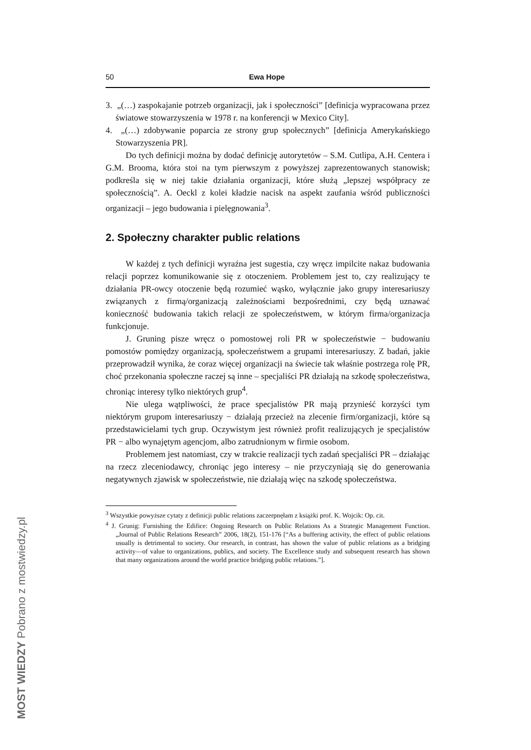50 Ewa Hope
3. „(…) zaspokajanie potrzeb organizacji, jak i społeczności” [definicja wypracowana przez światowe stowarzyszenia w 1978 r. na konferencji w Mexico City].
4. „(…) zdobywanie poparcia ze strony grup społecznych” [definicja Amerykańskiego Stowarzyszenia PR].
Do tych definicji można by dodać definicję autorytetów – S.M. Cutlipa, A.H. Centera i G.M. Brooma, która stoi na tym pierwszym z powyższej zaprezentowanych stanowisk; podkreśla się w niej takie działania organizacji, które służą „lepszej współpracy ze społecznością”. A. Oeckl z kolei kładzie nacisk na aspekt zaufania wśród publiczności organizacji – jego budowania i pielęgnowania<sup>3</sup>.
2. Społeczny charakter public relations
W każdej z tych definicji wyraźna jest sugestia, czy wręcz impilcite nakaz budowania relacji poprzez komunikowanie się z otoczeniem. Problemem jest to, czy realizujący te działania PR-owcy otoczenie będą rozumieć wąsko, wyłącznie jako grupy interesariuszy związanych z firmą/organizacją zależnościami bezpośrednimi, czy będą uznawać konieczność budowania takich relacji ze społeczeństwem, w którym firma/organizacja funkcjonuje.
J. Gruning pisze wręcz o pomostowej roli PR w społeczeństwie − budowaniu pomostów pomiędzy organizacją, społeczeństwem a grupami interesariuszy. Z badań, jakie przeprowadził wynika, że coraz więcej organizacji na świecie tak właśnie postrzega rolę PR, choć przekonania społeczne raczej są inne – specjaliści PR działają na szkodę społeczeństwa, chroniąc interesy tylko niektórych grup<sup>4</sup>.
Nie ulega wątpliwości, że prace specjalistów PR mają przynieść korzyści tym niektórym grupom interesariuszy − działają przecież na zlecenie firm/organizacji, które są przedstawicielami tych grup. Oczywistym jest również profit realizujących je specjalistów PR − albo wynajętym agencjom, albo zatrudnionym w firmie osobom.
Problemem jest natomiast, czy w trakcie realizacji tych zadań specjaliści PR – działając na rzecz zleceniodawcy, chroniąc jego interesy – nie przyczyniają się do generowania negatywnych zjawisk w społeczeństwie, nie działają więc na szkodę społeczeństwa.
<sup>3</sup> Wszystkie powyższe cytaty z definicji public relations zaczerpnęłam z książki prof. K. Wojcik: Op. cit.
<sup>4</sup> J. Grunig: Furnishing the Edifice: Ongoing Research on Public Relations As a Strategic Management Function. „Journal of Public Relations Research” 2006, 18(2), 151-176 [“As a buffering activity, the effect of public relations usually is detrimental to society. Our research, in contrast, has shown the value of public relations as a bridging activity—of value to organizations, publics, and society. The Excellence study and subsequent research has shown that many organizations around the world practice bridging public relations.”].
MOST WIEDZY Pobrano z mostwiedzy.pl